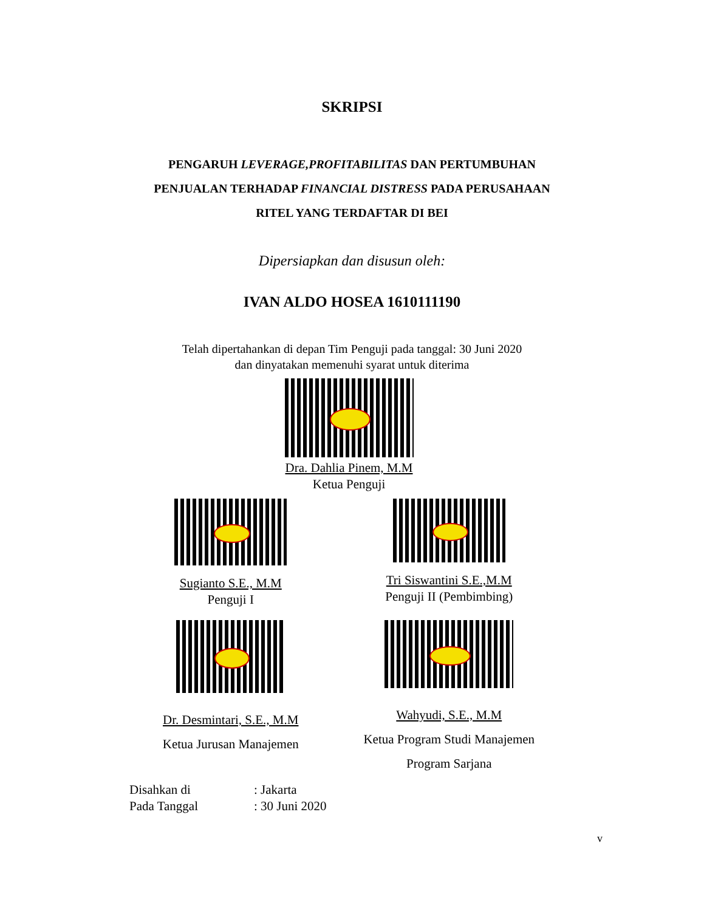SKRIPSI
PENGARUH LEVERAGE,PROFITABILITAS DAN PERTUMBUHAN
PENJUALAN TERHADAP FINANCIAL DISTRESS PADA PERUSAHAAN
RITEL YANG TERDAFTAR DI BEI
Dipersiapkan dan disusun oleh:
IVAN ALDO HOSEA 1610111190
Telah dipertahankan di depan Tim Penguji pada tanggal: 30 Juni 2020
dan dinyatakan memenuhi syarat untuk diterima
Dra. Dahlia Pinem, M.M
Ketua Penguji
Sugianto S.E., M.M
Penguji I
Tri Siswantini S.E.,M.M
Penguji II (Pembimbing)
Dr. Desmintari, S.E., M.M
Ketua Jurusan Manajemen
Wahyudi, S.E., M.M
Ketua Program Studi Manajemen
Program Sarjana
Disahkan di: Jakarta
Pada Tanggal: 30 Juni 2020
v